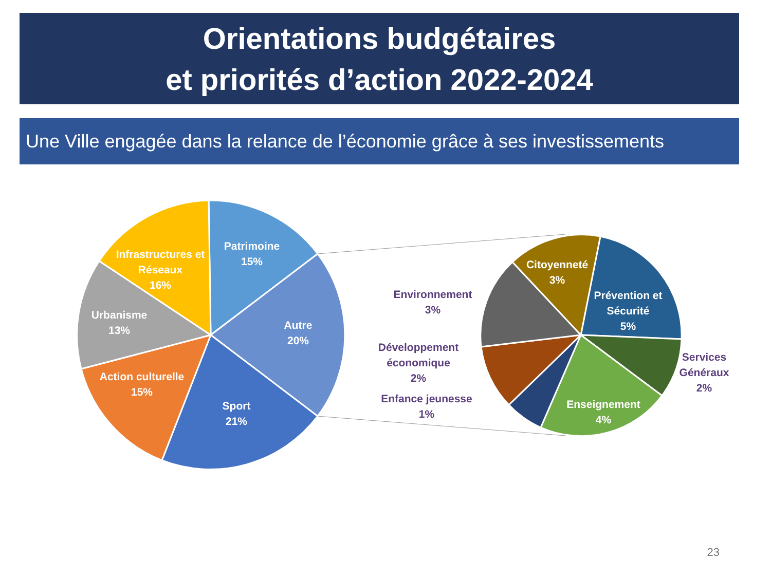Orientations budgétaires
et priorités d’action 2022-2024
Une Ville engagée dans la relance de l’économie grâce à ses investissements
Patrimoine
15%
Infrastructures et
Réseaux
16%
Autre
20%
Urbanisme
13%
Action culturelle
15%
Sport
21%
Citoyenneté
3%
Prévention et
Sécurité
5%
Enseignement
4%
Environnement
3%
Développement
économique
2%
Enfance jeunesse
1%
Services
Généraux
2%
23